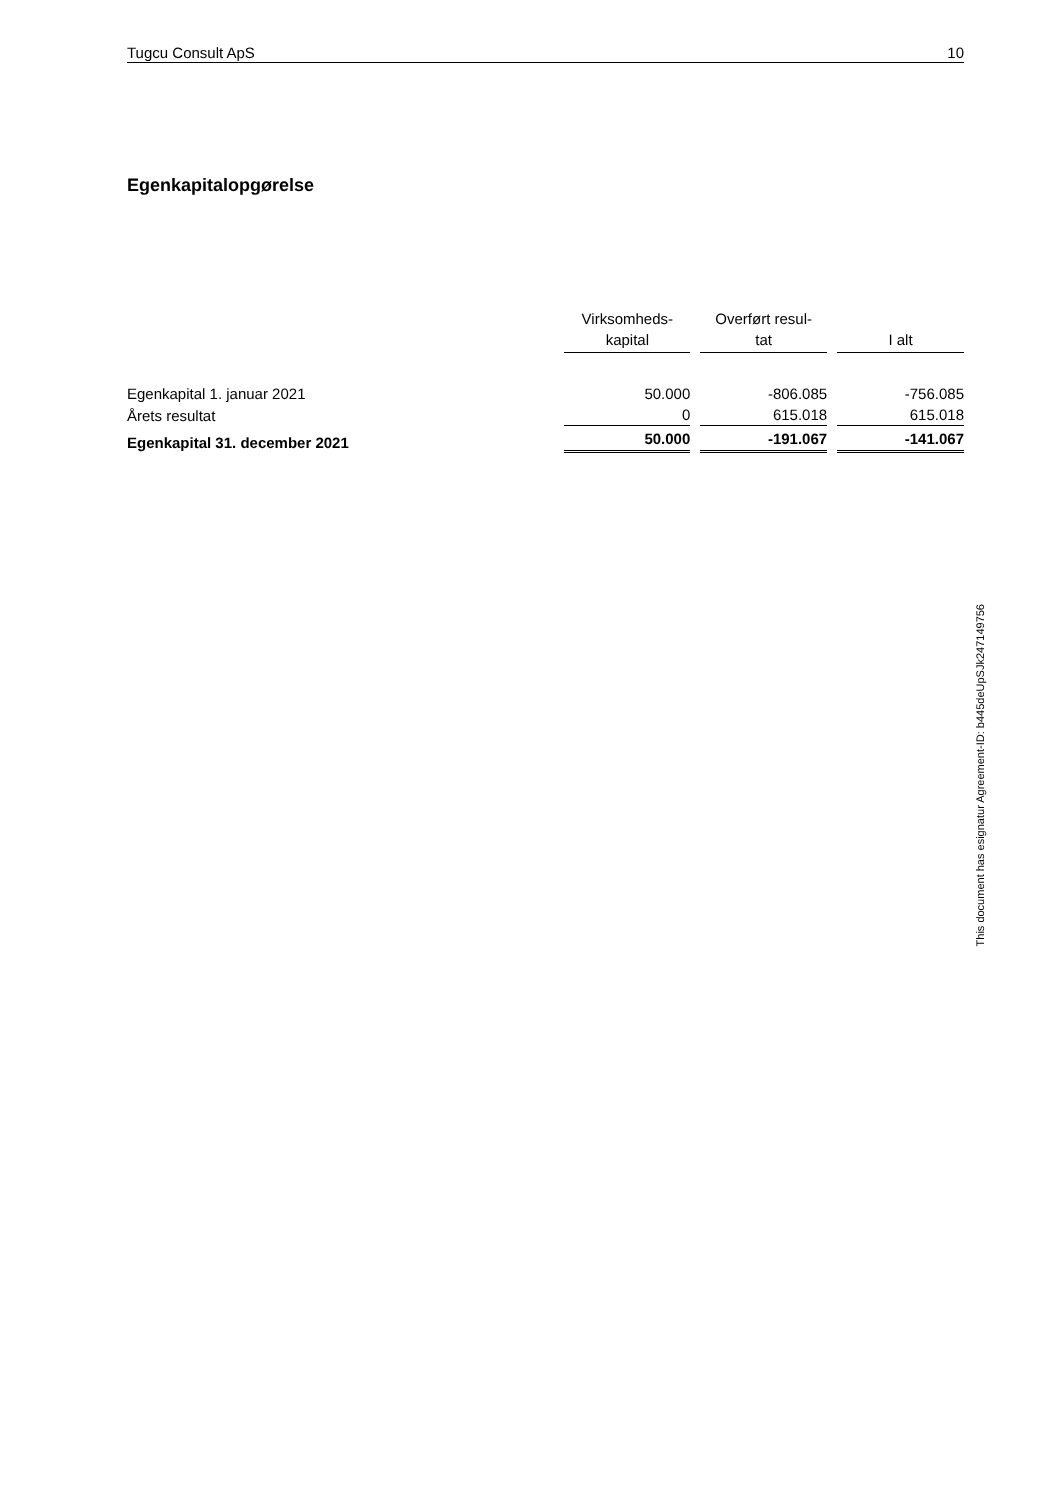Tugcu Consult ApS 10
Egenkapitalopgørelse
| | Virksomheds- kapital | | Overført resul- tat | | I alt |
| Egenkapital 1. januar 2021 | 50.000 | | -806.085 | | -756.085 |
| Årets resultat | 0 | | 615.018 | | 615.018 |
| Egenkapital 31. december 2021 | 50.000 | | -191.067 | | -141.067 |
This document has esignatur Agreement-ID: b445deUpSJk247149756